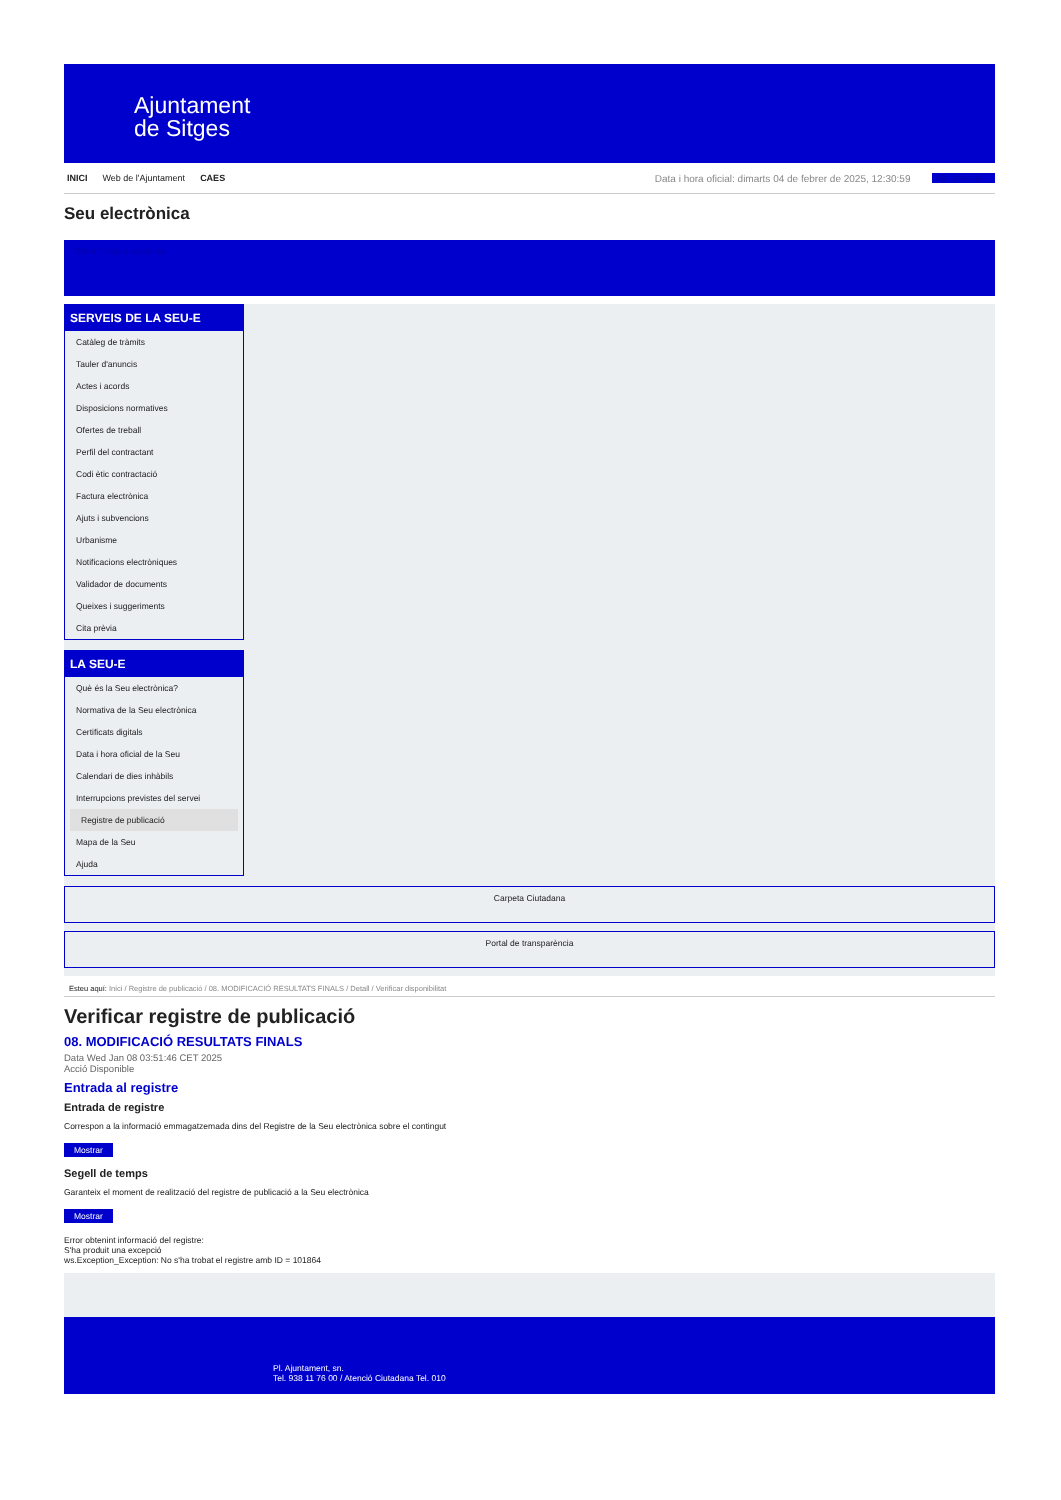Ajuntament
de Sitges
INICI Web de l'Ajuntament CAES Data i hora oficial: dimarts 04 de febrer de 2025, 12:30:59 Sincronitzar
Seu electrònica
Obtenir còpia autèntica
SERVEIS DE LA SEU-E
Catàleg de tràmits
Tauler d'anuncis
Actes i acords
Disposicions normatives
Ofertes de treball
Perfil del contractant
Codi ètic contractació
Factura electrònica
Ajuts i subvencions
Urbanisme
Notificacions electròniques
Validador de documents
Queixes i suggeriments
Cita prèvia
LA SEU-E
Què és la Seu electrònica?
Normativa de la Seu electrònica
Certificats digitals
Data i hora oficial de la Seu
Calendari de dies inhàbils
Interrupcions previstes del servei
Registre de publicació
Mapa de la Seu
Ajuda
Carpeta Ciutadana
Portal de transparència
Esteu aquí: Inici / Registre de publicació / 08. MODIFICACIÓ RESULTATS FINALS / Detall / Verificar disponibilitat
Verificar registre de publicació
08. MODIFICACIÓ RESULTATS FINALS
Data Wed Jan 08 03:51:46 CET 2025
Acció Disponible
Entrada al registre
Entrada de registre
Correspon a la informació emmagatzemada dins del Registre de la Seu electrònica sobre el contingut
Mostrar
Segell de temps
Garanteix el moment de realització del registre de publicació a la Seu electrònica
Mostrar
Error obtenint informació del registre:
S'ha produit una excepció
ws.Exception_Exception: No s'ha trobat el registre amb ID = 101864
Pl. Ajuntament, sn.
Tel. 938 11 76 00 / Atenció Ciutadana Tel. 010